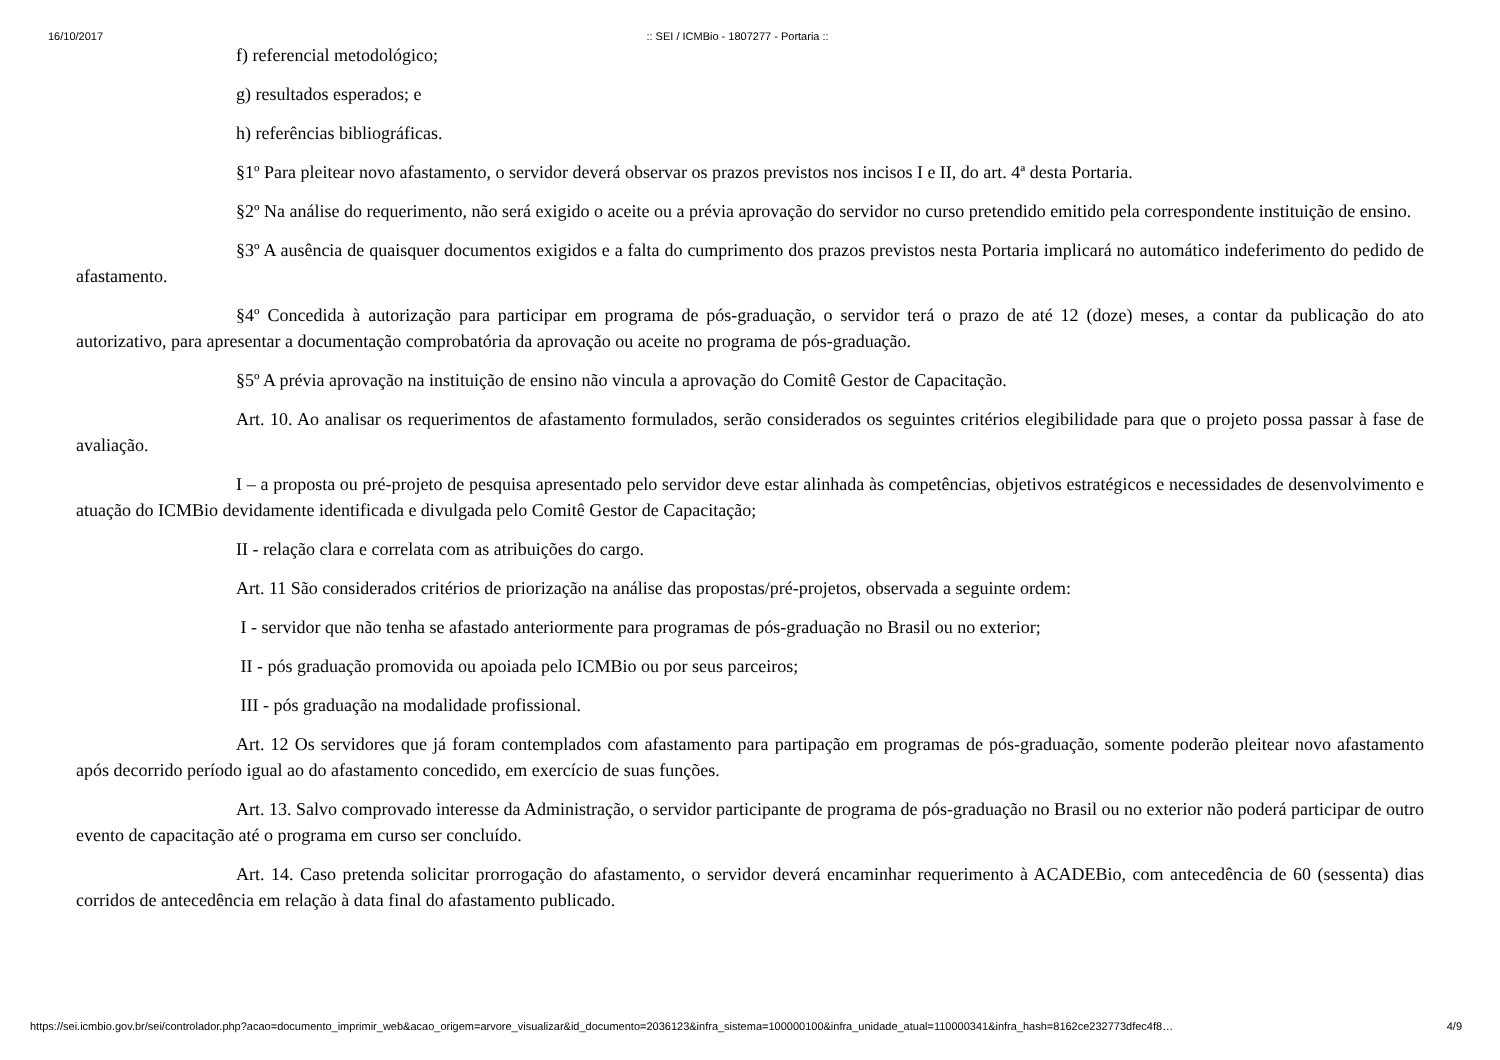16/10/2017:: SEI / ICMBio - 1807277 - Portaria ::
f) referencial metodológico;
g) resultados esperados; e
h) referências bibliográficas.
§1º Para pleitear novo afastamento, o servidor deverá observar os prazos previstos nos incisos I e II, do art. 4ª desta Portaria.
§2º Na análise do requerimento, não será exigido o aceite ou a prévia aprovação do servidor no curso pretendido emitido pela correspondente instituição de ensino.
§3º A ausência de quaisquer documentos exigidos e a falta do cumprimento dos prazos previstos nesta Portaria implicará no automático indeferimento do pedido de afastamento.
§4º Concedida à autorização para participar em programa de pós-graduação, o servidor terá o prazo de até 12 (doze) meses, a contar da publicação do ato autorizativo, para apresentar a documentação comprobatória da aprovação ou aceite no programa de pós-graduação.
§5º A prévia aprovação na instituição de ensino não vincula a aprovação do Comitê Gestor de Capacitação.
Art. 10. Ao analisar os requerimentos de afastamento formulados, serão considerados os seguintes critérios elegibilidade para que o projeto possa passar à fase de avaliação.
I – a proposta ou pré-projeto de pesquisa apresentado pelo servidor deve estar alinhada às competências, objetivos estratégicos e necessidades de desenvolvimento e atuação do ICMBio devidamente identificada e divulgada pelo Comitê Gestor de Capacitação;
II - relação clara e correlata com as atribuições do cargo.
Art. 11 São considerados critérios de priorização na análise das propostas/pré-projetos, observada a seguinte ordem:
I - servidor que não tenha se afastado anteriormente para programas de pós-graduação no Brasil ou no exterior;
II - pós graduação promovida ou apoiada pelo ICMBio ou por seus parceiros;
III - pós graduação na modalidade profissional.
Art. 12 Os servidores que já foram contemplados com afastamento para partipação em programas de pós-graduação, somente poderão pleitear novo afastamento após decorrido período igual ao do afastamento concedido, em exercício de suas funções.
Art. 13. Salvo comprovado interesse da Administração, o servidor participante de programa de pós-graduação no Brasil ou no exterior não poderá participar de outro evento de capacitação até o programa em curso ser concluído.
Art. 14. Caso pretenda solicitar prorrogação do afastamento, o servidor deverá encaminhar requerimento à ACADEBio, com antecedência de 60 (sessenta) dias corridos de antecedência em relação à data final do afastamento publicado.
https://sei.icmbio.gov.br/sei/controlador.php?acao=documento_imprimir_web&acao_origem=arvore_visualizar&id_documento=2036123&infra_sistema=100000100&infra_unidade_atual=110000341&infra_hash=8162ce232773dfec4f8… 4/9